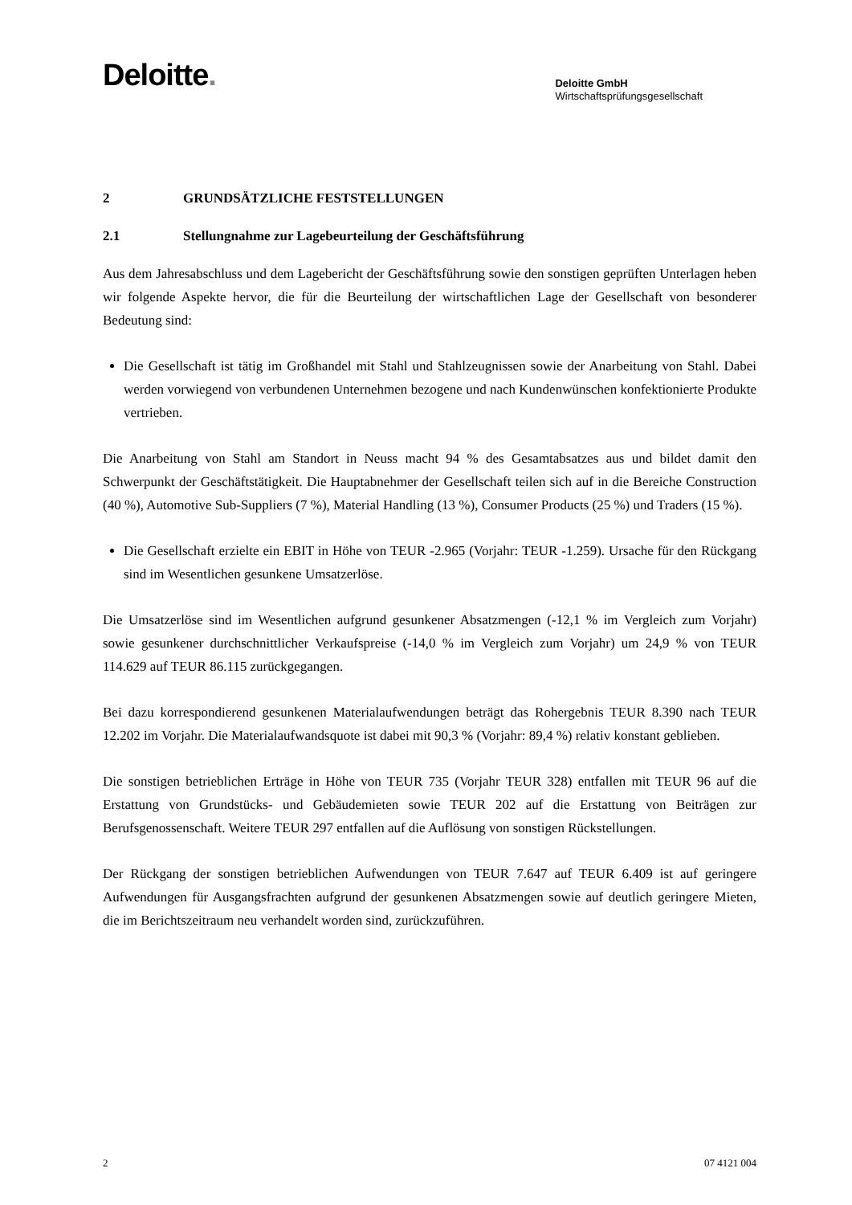Deloitte.
Deloitte GmbH
Wirtschaftsprüfungsgesellschaft
2 GRUNDSÄTZLICHE FESTSTELLUNGEN
2.1 Stellungnahme zur Lagebeurteilung der Geschäftsführung
Aus dem Jahresabschluss und dem Lagebericht der Geschäftsführung sowie den sonstigen geprüften Unterlagen heben wir folgende Aspekte hervor, die für die Beurteilung der wirtschaftlichen Lage der Gesellschaft von besonderer Bedeutung sind:
Die Gesellschaft ist tätig im Großhandel mit Stahl und Stahlzeugnissen sowie der Anarbeitung von Stahl. Dabei werden vorwiegend von verbundenen Unternehmen bezogene und nach Kundenwün­schen konfektionierte Produkte vertrieben.
Die Anarbeitung von Stahl am Standort in Neuss macht 94 % des Gesamtabsatzes aus und bildet damit den Schwerpunkt der Geschäftstätigkeit. Die Hauptabnehmer der Gesellschaft teilen sich auf in die Bereiche Construction (40 %), Automotive Sub-Suppliers (7 %), Material Handling (13 %), Consumer Products (25 %) und Traders (15 %).
Die Gesellschaft erzielte ein EBIT in Höhe von TEUR -2.965 (Vorjahr: TEUR -1.259). Ursache für den Rückgang sind im Wesentlichen gesunkene Umsatzerlöse.
Die Umsatzerlöse sind im Wesentlichen aufgrund gesunkener Absatzmengen (-12,1 % im Vergleich zum Vorjahr) sowie gesunkener durchschnittlicher Verkaufspreise (-14,0 % im Vergleich zum Vor­jahr) um 24,9 % von TEUR 114.629 auf TEUR 86.115 zurückgegangen.
Bei dazu korrespondierend gesunkenen Materialaufwendungen beträgt das Rohergebnis TEUR 8.390 nach TEUR 12.202 im Vorjahr. Die Materialaufwandsquote ist dabei mit 90,3 % (Vorjahr: 89,4 %) re­lativ konstant geblieben.
Die sonstigen betrieblichen Erträge in Höhe von TEUR 735 (Vorjahr TEUR 328) entfallen mit TEUR 96 auf die Erstattung von Grundstücks- und Gebäudemieten sowie TEUR 202 auf die Erstat­tung von Beiträgen zur Berufsgenossenschaft. Weitere TEUR 297 entfallen auf die Auflösung von sonstigen Rückstellungen.
Der Rückgang der sonstigen betrieblichen Aufwendungen von TEUR 7.647 auf TEUR 6.409 ist auf geringere Aufwendungen für Ausgangsfrachten aufgrund der gesunkenen Absatzmengen sowie auf deutlich geringere Mieten, die im Berichtszeitraum neu verhandelt worden sind, zurückzuführen.
2 07 4121 004